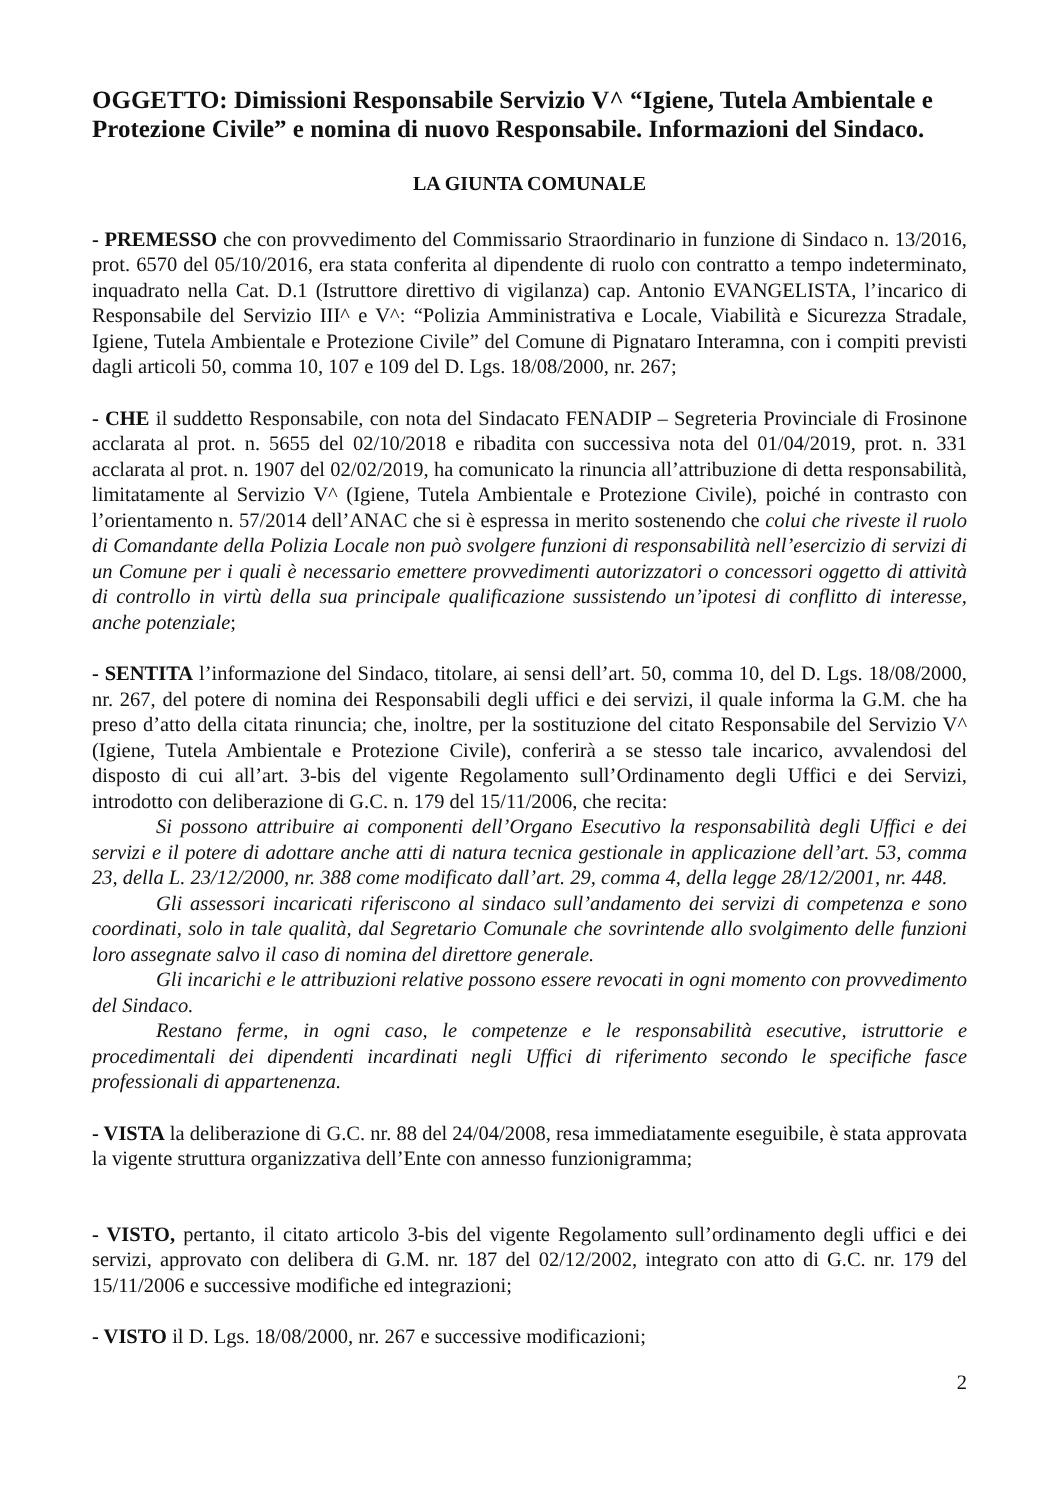OGGETTO: Dimissioni Responsabile Servizio V^ “Igiene, Tutela Ambientale e Protezione Civile” e nomina di nuovo Responsabile. Informazioni del Sindaco.
LA GIUNTA COMUNALE
- PREMESSO che con provvedimento del Commissario Straordinario in funzione di Sindaco n. 13/2016, prot. 6570 del 05/10/2016, era stata conferita al dipendente di ruolo con contratto a tempo indeterminato, inquadrato nella Cat. D.1 (Istruttore direttivo di vigilanza) cap. Antonio EVANGELISTA, l’incarico di Responsabile del Servizio III^ e V^: “Polizia Amministrativa e Locale, Viabilità e Sicurezza Stradale, Igiene, Tutela Ambientale e Protezione Civile” del Comune di Pignataro Interamna, con i compiti previsti dagli articoli 50, comma 10, 107 e 109 del D. Lgs. 18/08/2000, nr. 267;
- CHE il suddetto Responsabile, con nota del Sindacato FENADIP – Segreteria Provinciale di Frosinone acclarata al prot. n. 5655 del 02/10/2018 e ribadita con successiva nota del 01/04/2019, prot. n. 331 acclarata al prot. n. 1907 del 02/02/2019, ha comunicato la rinuncia all’attribuzione di detta responsabilità, limitatamente al Servizio V^ (Igiene, Tutela Ambientale e Protezione Civile), poiché in contrasto con l’orientamento n. 57/2014 dell’ANAC che si è espressa in merito sostenendo che colui che riveste il ruolo di Comandante della Polizia Locale non può svolgere funzioni di responsabilità nell’esercizio di servizi di un Comune per i quali è necessario emettere provvedimenti autorizzatori o concessori oggetto di attività di controllo in virtù della sua principale qualificazione sussistendo un’ipotesi di conflitto di interesse, anche potenziale;
- SENTITA l’informazione del Sindaco, titolare, ai sensi dell’art. 50, comma 10, del D. Lgs. 18/08/2000, nr. 267, del potere di nomina dei Responsabili degli uffici e dei servizi, il quale informa la G.M. che ha preso d’atto della citata rinuncia; che, inoltre, per la sostituzione del citato Responsabile del Servizio V^ (Igiene, Tutela Ambientale e Protezione Civile), conferirà a se stesso tale incarico, avvalendosi del disposto di cui all’art. 3-bis del vigente Regolamento sull’Ordinamento degli Uffici e dei Servizi, introdotto con deliberazione di G.C. n. 179 del 15/11/2006, che recita:
Si possono attribuire ai componenti dell’Organo Esecutivo la responsabilità degli Uffici e dei servizi e il potere di adottare anche atti di natura tecnica gestionale in applicazione dell’art. 53, comma 23, della L. 23/12/2000, nr. 388 come modificato dall’art. 29, comma 4, della legge 28/12/2001, nr. 448.
Gli assessori incaricati riferiscono al sindaco sull’andamento dei servizi di competenza e sono coordinati, solo in tale qualità, dal Segretario Comunale che sovrintende allo svolgimento delle funzioni loro assegnate salvo il caso di nomina del direttore generale.
Gli incarichi e le attribuzioni relative possono essere revocati in ogni momento con provvedimento del Sindaco.
Restano ferme, in ogni caso, le competenze e le responsabilità esecutive, istruttorie e procedimentali dei dipendenti incardinati negli Uffici di riferimento secondo le specifiche fasce professionali di appartenenza.
- VISTA la deliberazione di G.C. nr. 88 del 24/04/2008, resa immediatamente eseguibile, è stata approvata la vigente struttura organizzativa dell’Ente con annesso funzionigramma;
- VISTO, pertanto, il citato articolo 3-bis del vigente Regolamento sull’ordinamento degli uffici e dei servizi, approvato con delibera di G.M. nr. 187 del 02/12/2002, integrato con atto di G.C. nr. 179 del 15/11/2006 e successive modifiche ed integrazioni;
- VISTO il D. Lgs. 18/08/2000, nr. 267 e successive modificazioni;
2